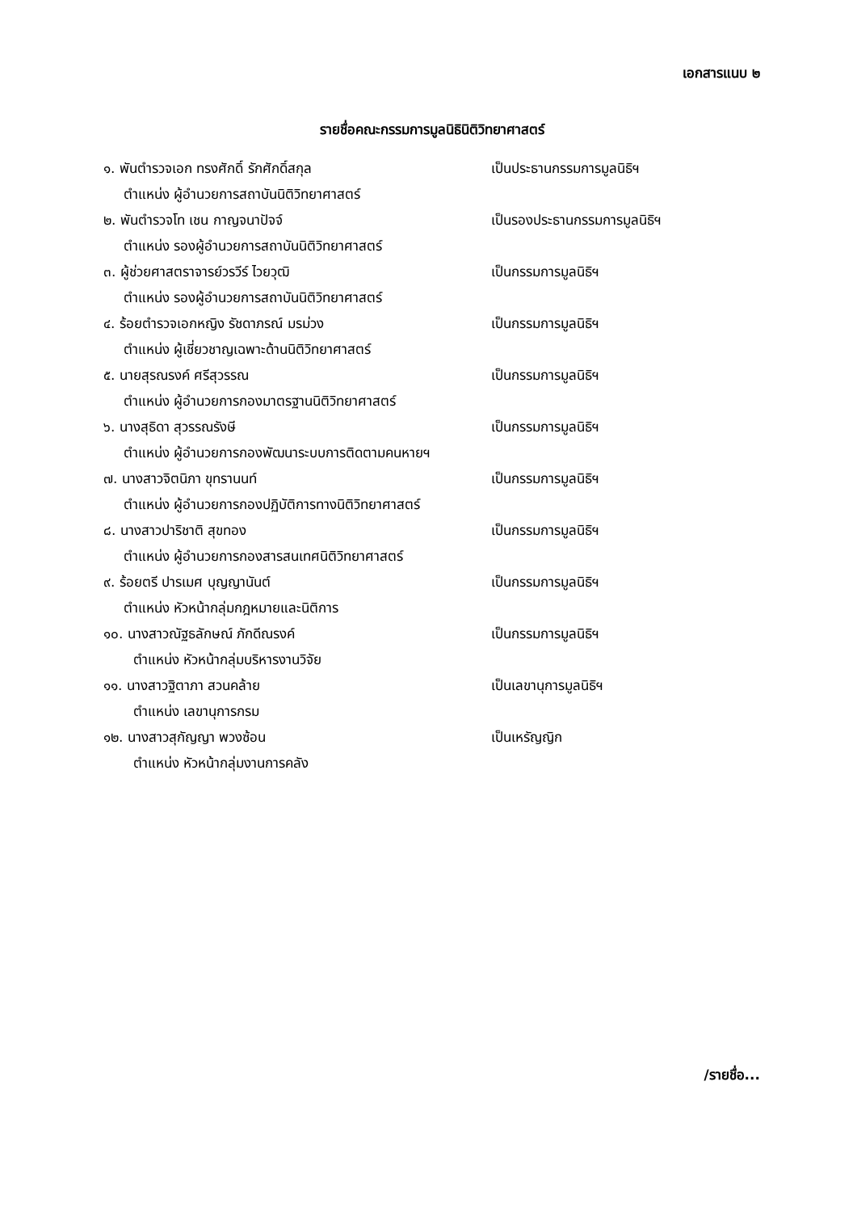เอกสารแนบ ๒
รายชื่อคณะกรรมการมูลนิธินิติวิทยาศาสตร์
๑. พันตำรวจเอก ทรงศักดิ์ รักศักดิ์สกุล เป็นประธานกรรมการมูลนิธิฯ
ตำแหน่ง ผู้อำนวยการสถาบันนิติวิทยาศาสตร์
๒. พันตำรวจโท เชน กาญจนาปัจจ์ เป็นรองประธานกรรมการมูลนิธิฯ
ตำแหน่ง รองผู้อำนวยการสถาบันนิติวิทยาศาสตร์
๓. ผู้ช่วยศาสตราจารย์วรวีร์ ไวยวุฒิ เป็นกรรมการมูลนิธิฯ
ตำแหน่ง รองผู้อำนวยการสถาบันนิติวิทยาศาสตร์
๔. ร้อยตำรวจเอกหญิง รัชดาภรณ์ มรม่วง เป็นกรรมการมูลนิธิฯ
ตำแหน่ง ผู้เชี่ยวชาญเฉพาะด้านนิติวิทยาศาสตร์
๕. นายสุรณรงค์ ศรีสุวรรณ เป็นกรรมการมูลนิธิฯ
ตำแหน่ง ผู้อำนวยการกองมาตรฐานนิติวิทยาศาสตร์
๖. นางสุธิดา สุวรรณรังษี เป็นกรรมการมูลนิธิฯ
ตำแหน่ง ผู้อำนวยการกองพัฒนาระบบการติดตามคนหายฯ
๗. นางสาวจิตนิภา ขุทรานนท์ เป็นกรรมการมูลนิธิฯ
ตำแหน่ง ผู้อำนวยการกองปฏิบัติการทางนิติวิทยาศาสตร์
๘. นางสาวปาริชาติ สุขทอง เป็นกรรมการมูลนิธิฯ
ตำแหน่ง ผู้อำนวยการกองสารสนเทศนิติวิทยาศาสตร์
๙. ร้อยตรี ปารเมศ บุญญานันต์ เป็นกรรมการมูลนิธิฯ
ตำแหน่ง หัวหน้ากลุ่มกฎหมายและนิติการ
๑๐. นางสาวณัฐธลักษณ์ ภักดีณรงค์ เป็นกรรมการมูลนิธิฯ
ตำแหน่ง หัวหน้ากลุ่มบริหารงานวิจัย
๑๑. นางสาวฐิตาภา สวนคล้าย เป็นเลขานุการมูลนิธิฯ
ตำแหน่ง เลขานุการกรม
๑๒. นางสาวสุกัญญา พวงซ้อน เป็นเหรัญญิก
ตำแหน่ง หัวหน้ากลุ่มงานการคลัง
/รายชื่อ...